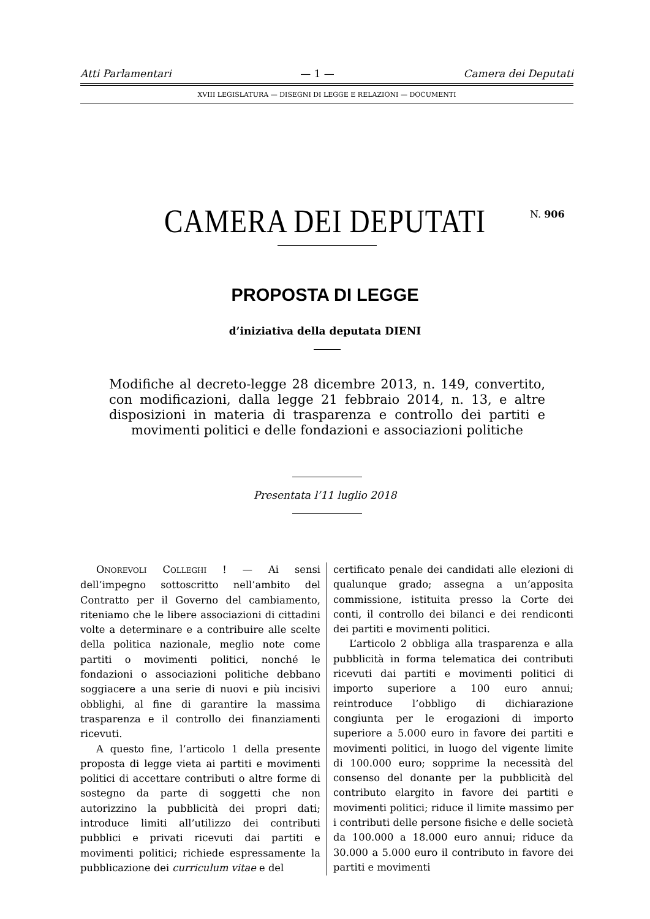Atti Parlamentari — 1 — Camera dei Deputati
XVIII LEGISLATURA — DISEGNI DI LEGGE E RELAZIONI — DOCUMENTI
CAMERA DEI DEPUTATI N. 906
PROPOSTA DI LEGGE
d’iniziativa della deputata DIENI
Modifiche al decreto-legge 28 dicembre 2013, n. 149, convertito, con modificazioni, dalla legge 21 febbraio 2014, n. 13, e altre disposizioni in materia di trasparenza e controllo dei partiti e movimenti politici e delle fondazioni e associazioni politiche
Presentata l’11 luglio 2018
ONOREVOLI COLLEGHI ! — Ai sensi dell’impegno sottoscritto nell’ambito del Contratto per il Governo del cambiamento, riteniamo che le libere associazioni di cittadini volte a determinare e a contribuire alle scelte della politica nazionale, meglio note come partiti o movimenti politici, nonché le fondazioni o associazioni politiche debbano soggiacere a una serie di nuovi e più incisivi obblighi, al fine di garantire la massima trasparenza e il controllo dei finanziamenti ricevuti.
A questo fine, l’articolo 1 della presente proposta di legge vieta ai partiti e movimenti politici di accettare contributi o altre forme di sostegno da parte di soggetti che non autorizzino la pubblicità dei propri dati; introduce limiti all’utilizzo dei contributi pubblici e privati ricevuti dai partiti e movimenti politici; richiede espressamente la pubblicazione dei curriculum vitae e del
certificato penale dei candidati alle elezioni di qualunque grado; assegna a un’apposita commissione, istituita presso la Corte dei conti, il controllo dei bilanci e dei rendiconti dei partiti e movimenti politici.
L’articolo 2 obbliga alla trasparenza e alla pubblicità in forma telematica dei contributi ricevuti dai partiti e movimenti politici di importo superiore a 100 euro annui; reintroduce l’obbligo di dichiarazione congiunta per le erogazioni di importo superiore a 5.000 euro in favore dei partiti e movimenti politici, in luogo del vigente limite di 100.000 euro; sopprime la necessità del consenso del donante per la pubblicità del contributo elargito in favore dei partiti e movimenti politici; riduce il limite massimo per i contributi delle persone fisiche e delle società da 100.000 a 18.000 euro annui; riduce da 30.000 a 5.000 euro il contributo in favore dei partiti e movimenti